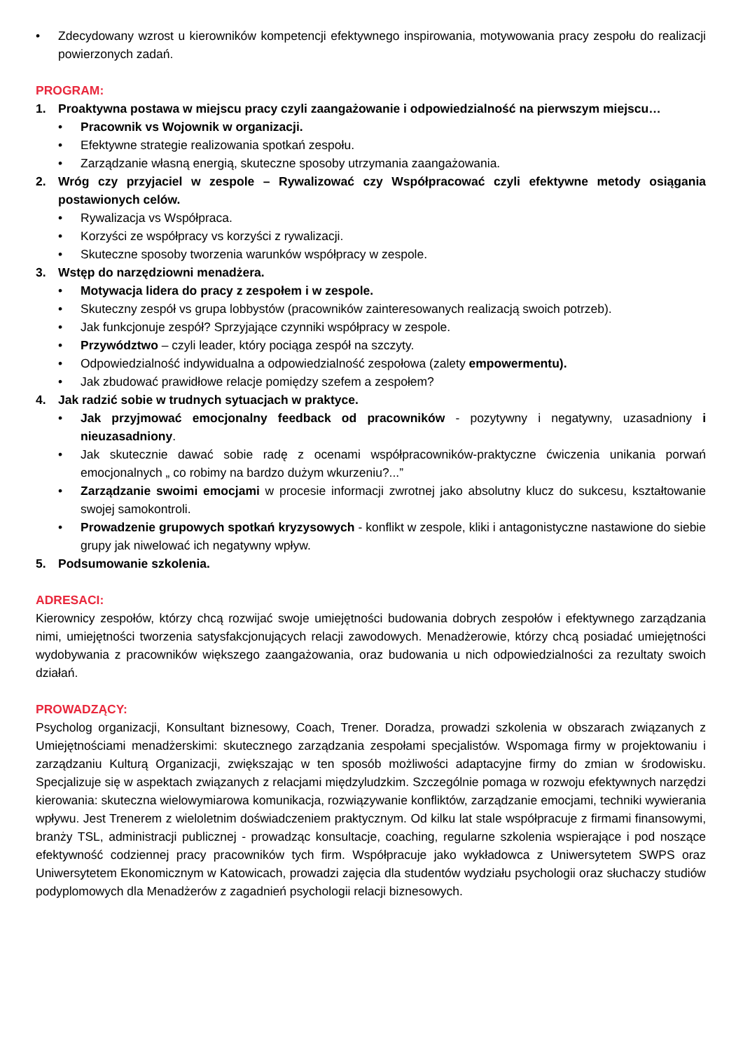• Zdecydowany wzrost u kierowników kompetencji efektywnego inspirowania, motywowania pracy zespołu do realizacji powierzonych zadań.
PROGRAM:
1. Proaktywna postawa w miejscu pracy czyli zaangażowanie i odpowiedzialność na pierwszym miejscu…
• Pracownik vs Wojownik w organizacji.
• Efektywne strategie realizowania spotkań zespołu.
• Zarządzanie własną energią, skuteczne sposoby utrzymania zaangażowania.
2. Wróg czy przyjaciel w zespole – Rywalizować czy Współpracować czyli efektywne metody osiągania postawionych celów.
• Rywalizacja vs Współpraca.
• Korzyści ze współpracy vs korzyści z rywalizacji.
• Skuteczne sposoby tworzenia warunków współpracy w zespole.
3. Wstęp do narzędziowni menadżera.
• Motywacja lidera do pracy z zespołem i w zespole.
• Skuteczny zespół vs grupa lobbystów (pracowników zainteresowanych realizacją swoich potrzeb).
• Jak funkcjonuje zespół? Sprzyjające czynniki współpracy w zespole.
• Przywództwo – czyli leader, który pociąga zespół na szczyty.
• Odpowiedzialność indywidualna a odpowiedzialność zespołowa (zalety empowermentu).
• Jak zbudować prawidłowe relacje pomiędzy szefem a zespołem?
4. Jak radzić sobie w trudnych sytuacjach w praktyce.
• Jak przyjmować emocjonalny feedback od pracowników - pozytywny i negatywny, uzasadniony i nieuzasadniony.
• Jak skutecznie dawać sobie radę z ocenami współpracowników-praktyczne ćwiczenia unikania porwań emocjonalnych „ co robimy na bardzo dużym wkurzeniu?...”
• Zarządzanie swoimi emocjami w procesie informacji zwrotnej jako absolutny klucz do sukcesu, kształtowanie swojej samokontroli.
• Prowadzenie grupowych spotkań kryzysowych - konflikt w zespole, kliki i antagonistyczne nastawione do siebie grupy jak niwelować ich negatywny wpływ.
5. Podsumowanie szkolenia.
ADRESACI:
Kierownicy zespołów, którzy chcą rozwijać swoje umiejętności budowania dobrych zespołów i efektywnego zarządzania nimi, umiejętności tworzenia satysfakcjonujących relacji zawodowych. Menadżerowie, którzy chcą posiadać umiejętności wydobywania z pracowników większego zaangażowania, oraz budowania u nich odpowiedzialności za rezultaty swoich działań.
PROWADZĄCY:
Psycholog organizacji, Konsultant biznesowy, Coach, Trener. Doradza, prowadzi szkolenia w obszarach związanych z Umiejętnościami menadżerskimi: skutecznego zarządzania zespołami specjalistów. Wspomaga firmy w projektowaniu i zarządzaniu Kulturą Organizacji, zwiększając w ten sposób możliwości adaptacyjne firmy do zmian w środowisku. Specjalizuje się w aspektach związanych z relacjami międzyludzkim. Szczególnie pomaga w rozwoju efektywnych narzędzi kierowania: skuteczna wielowymiarowa komunikacja, rozwiązywanie konfliktów, zarządzanie emocjami, techniki wywierania wpływu. Jest Trenerem z wieloletnim doświadczeniem praktycznym. Od kilku lat stale współpracuje z firmami finansowymi, branży TSL, administracji publicznej - prowadząc konsultacje, coaching, regularne szkolenia wspierające i pod noszące efektywność codziennej pracy pracowników tych firm. Współpracuje jako wykładowca z Uniwersytetem SWPS oraz Uniwersytetem Ekonomicznym w Katowicach, prowadzi zajęcia dla studentów wydziału psychologii oraz słuchaczy studiów podyplomowych dla Menadżerów z zagadnień psychologii relacji biznesowych.